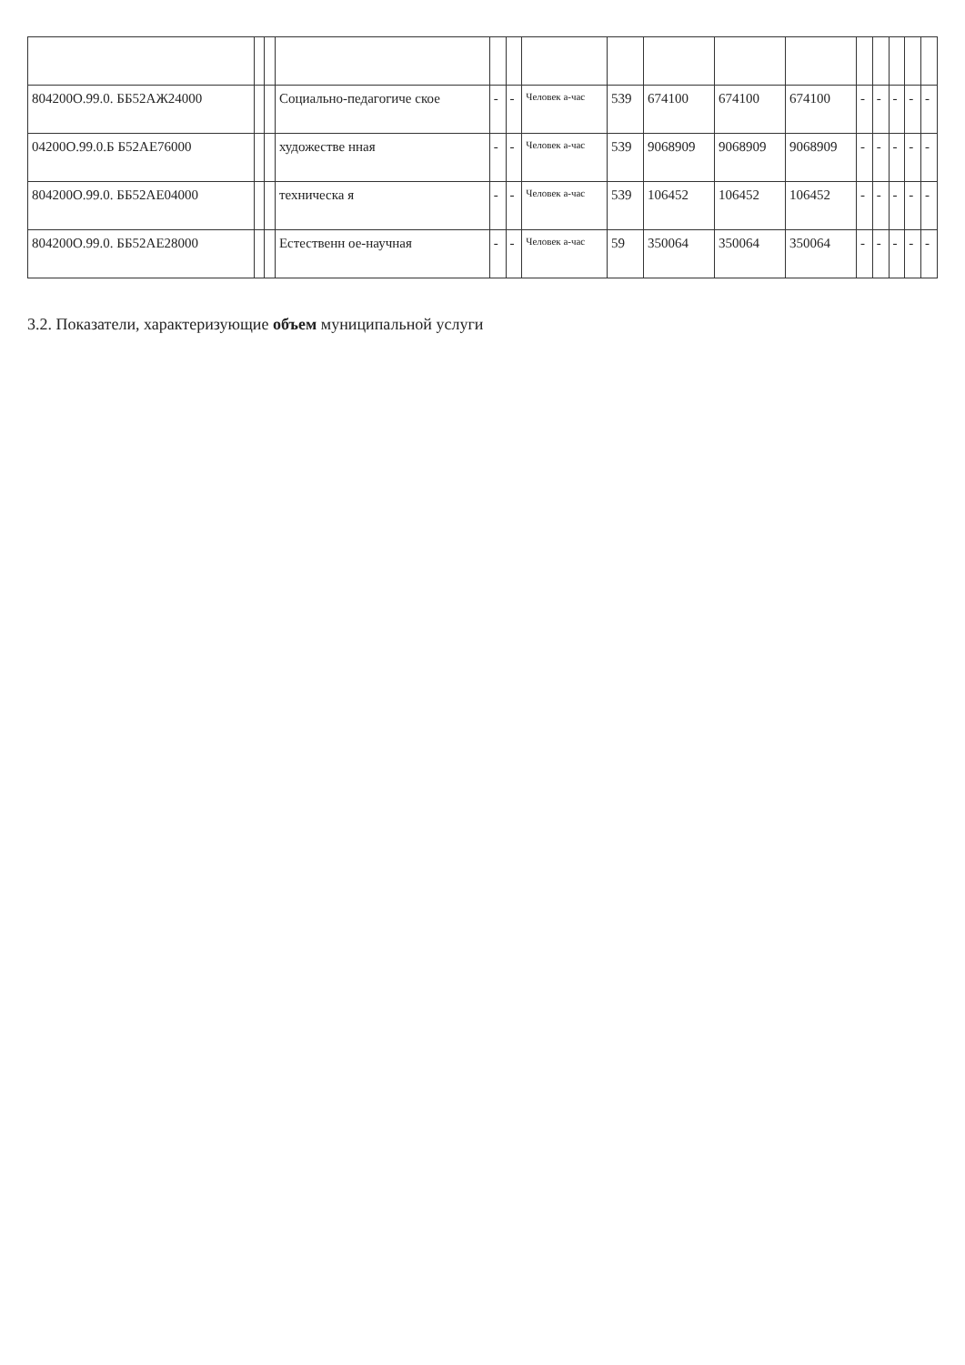| 804200О.99.0. ББ52АЖ24000 | | | Социально-педагогиче ское | - | - | Человек а-час | 539 | 674100 | 674100 | 674100 | - | - | - | - | - |
| 04200О.99.0.Б Б52АЕ76000 | | | художестве нная | - | - | Человек а-час | 539 | 9068909 | 9068909 | 9068909 | - | - | - | - | - |
| 804200О.99.0. ББ52АЕ04000 | | | техническа я | - | - | Человек а-час | 539 | 106452 | 106452 | 106452 | - | - | - | - | - |
| 804200О.99.0. ББ52АЕ28000 | | | Естественн ое-научная | - | - | Человек а-час | 59 | 350064 | 350064 | 350064 | - | - | - | - | - |
3.2. Показатели, характеризующие объем муниципальной услуги